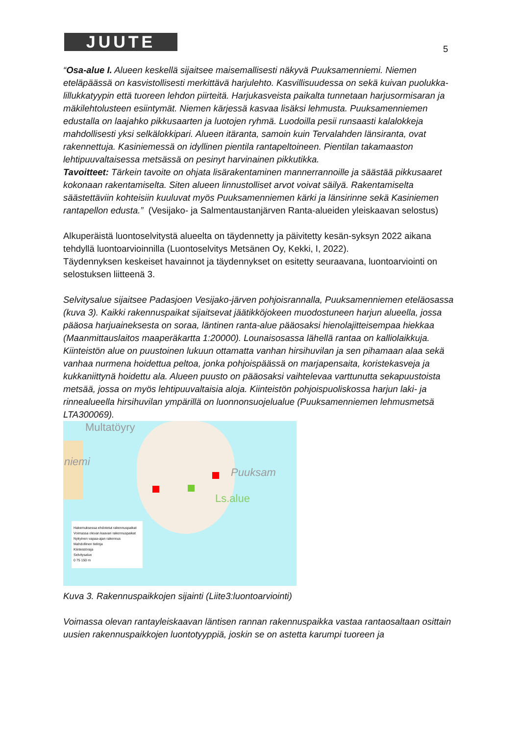JUUTE 5
“Osa-alue I. Alueen keskellä sijaitsee maisemallisesti näkyvä Puuksamenniemi. Niemen eteläpäässä on kasvistollisesti merkittävä harjulehto. Kasvillisuudessa on sekä kuivan puolukka-lillukkatyypin että tuoreen lehdon piirteitä. Harjukasveista paikalta tunnetaan harjusormisaran ja mäkilehtolusteen esiintymät. Niemen kärjessä kasvaa lisäksi lehmusta. Puuksamenniemen edustalla on laajahko pikkusaarten ja luotojen ryhmä. Luodoilla pesii runsaasti kalalokkeja mahdollisesti yksi selkälokkipari. Alueen itäranta, samoin kuin Tervalahden länsiranta, ovat rakennettuja. Kasiniemessä on idyllinen pientila rantapeltoineen. Pientilan takamaaston lehtipuuvaltaisessa metsässä on pesinyt harvinainen pikkutikka.
Tavoitteet: Tärkein tavoite on ohjata lisärakentaminen mannerrannoille ja säästää pikkusaaret kokonaan rakentamiselta. Siten alueen linnustolliset arvot voivat säilyä. Rakentamiselta säästettäviin kohteisiin kuuluvat myös Puuksamenniemen kärki ja länsirinne sekä Kasiniemen rantapellon edusta.” (Vesijako- ja Salmentaustanjärven Ranta-alueiden yleiskaavan selostus)
Alkuperäistä luontoselvitystä alueelta on täydennetty ja päivitetty kesän-syksyn 2022 aikana tehdyllä luontoarvioinnilla (Luontoselvitys Metsänen Oy, Kekki, I, 2022).
Täydennyksen keskeiset havainnot ja täydennykset on esitetty seuraavana, luontoarviointi on selostuksen liitteenä 3.
Selvitysalue sijaitsee Padasjoen Vesijako-järven pohjoisrannalla, Puuksamenniemen eteläosassa (kuva 3). Kaikki rakennuspaikat sijaitsevat jäätikköjokeen muodostuneen harjun alueella, jossa pääosa harjuaineksesta on soraa, läntinen ranta-alue pääosaksi hienolajitteisempaa hiekkaa (Maanmittauslaitos maaperäkartta 1:20000). Lounaisosassa lähellä rantaa on kalliolaikkuja. Kiinteistön alue on puustoinen lukuun ottamatta vanhan hirsihuvilan ja sen pihamaan alaa sekä vanhaa nurmena hoidettua peltoa, jonka pohjoispäässä on marjapensaita, koristekasveja ja kukkaniittynä hoidettu ala. Alueen puusto on pääosaksi vaihtelevaa varttunutta sekapuustoista metsää, jossa on myös lehtipuuvaltaisia aloja. Kiinteistön pohjoispuoliskossa harjun laki- ja rinnealueella hirsihuvilan ympärillä on luonnonsuojelualue (Puuksamenniemen lehmusmetsä LTA300069).
Multatöyry
niemi
Puuksam
Ls.alue
Hakemuksessa ehdotetut rakennuspaikat
Voimassa olevan kaavan rakennuspaikat
Nykyinen vapaa-ajan rakennus
Mahdollinen tielinja
Kiinteistöraja
Selvitysalue
0 75 150 m
Kuva 3. Rakennuspaikkojen sijainti (Liite3:luontoarviointi)
Voimassa olevan rantayleiskaavan läntisen rannan rakennuspaikka vastaa rantaosaltaan osittain uusien rakennuspaikkojen luontotyyppiä, joskin se on astetta karumpi tuoreen ja